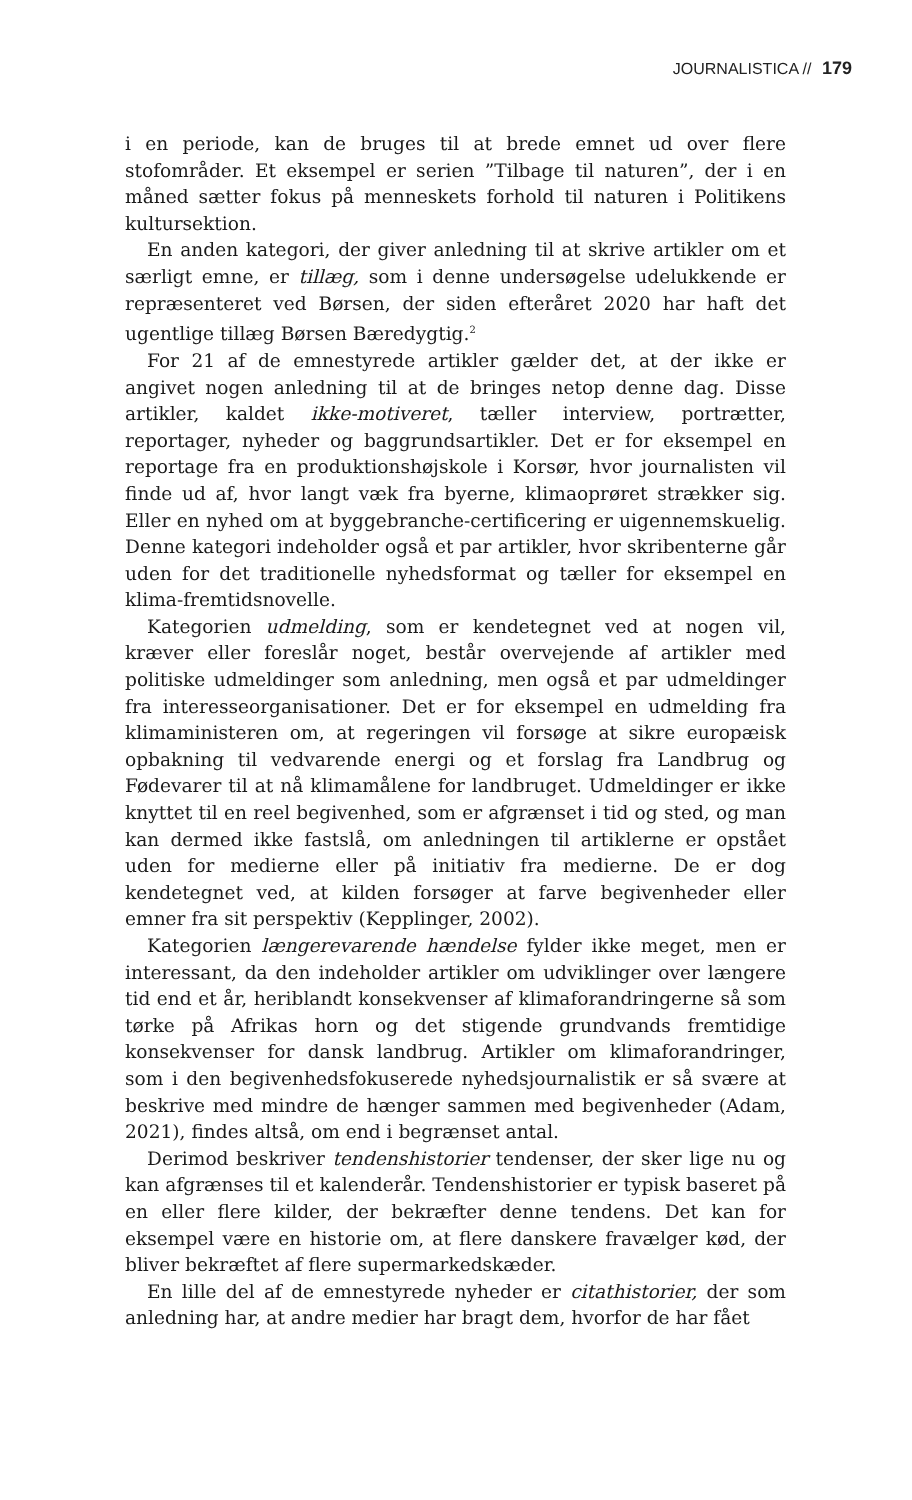JOURNALISTICA // 179
i en periode, kan de bruges til at brede emnet ud over flere stofområder. Et eksempel er serien ”Tilbage til naturen”, der i en måned sætter fokus på menneskets forhold til naturen i Politikens kultursektion.
En anden kategori, der giver anledning til at skrive artikler om et særligt emne, er tillæg, som i denne undersøgelse udelukkende er repræsenteret ved Børsen, der siden efteråret 2020 har haft det ugentlige tillæg Børsen Bæredygtig.<sup>2</sup>
For 21 af de emnestyrede artikler gælder det, at der ikke er angivet nogen anledning til at de bringes netop denne dag. Disse artikler, kaldet ikke-motiveret, tæller interview, portrætter, reportager, nyheder og baggrundsartikler. Det er for eksempel en reportage fra en produktionshøjskole i Korsør, hvor journalisten vil finde ud af, hvor langt væk fra byerne, klimaoprøret strækker sig. Eller en nyhed om at byggebranche-certificering er uigennemskuelig. Denne kategori indeholder også et par artikler, hvor skribenterne går uden for det traditionelle nyhedsformat og tæller for eksempel en klima-fremtidsnovelle.
Kategorien udmelding, som er kendetegnet ved at nogen vil, kræver eller foreslår noget, består overvejende af artikler med politiske udmeldinger som anledning, men også et par udmeldinger fra interesseorganisationer. Det er for eksempel en udmelding fra klimaministeren om, at regeringen vil forsøge at sikre europæisk opbakning til vedvarende energi og et forslag fra Landbrug og Fødevarer til at nå klimamålene for landbruget. Udmeldinger er ikke knyttet til en reel begivenhed, som er afgrænset i tid og sted, og man kan dermed ikke fastslå, om anledningen til artiklerne er opstået uden for medierne eller på initiativ fra medierne. De er dog kendetegnet ved, at kilden forsøger at farve begivenheder eller emner fra sit perspektiv (Kepplinger, 2002).
Kategorien længerevarende hændelse fylder ikke meget, men er interessant, da den indeholder artikler om udviklinger over længere tid end et år, heriblandt konsekvenser af klimaforandringerne så som tørke på Afrikas horn og det stigende grundvands fremtidige konsekvenser for dansk landbrug. Artikler om klimaforandringer, som i den begivenhedsfokuserede nyhedsjournalistik er så svære at beskrive med mindre de hænger sammen med begivenheder (Adam, 2021), findes altså, om end i begrænset antal.
Derimod beskriver tendenshistorier tendenser, der sker lige nu og kan afgrænses til et kalenderår. Tendenshistorier er typisk baseret på en eller flere kilder, der bekræfter denne tendens. Det kan for eksempel være en historie om, at flere danskere fravælger kød, der bliver bekræftet af flere supermarkedskæder.
En lille del af de emnestyrede nyheder er citathistorier, der som anledning har, at andre medier har bragt dem, hvorfor de har fået